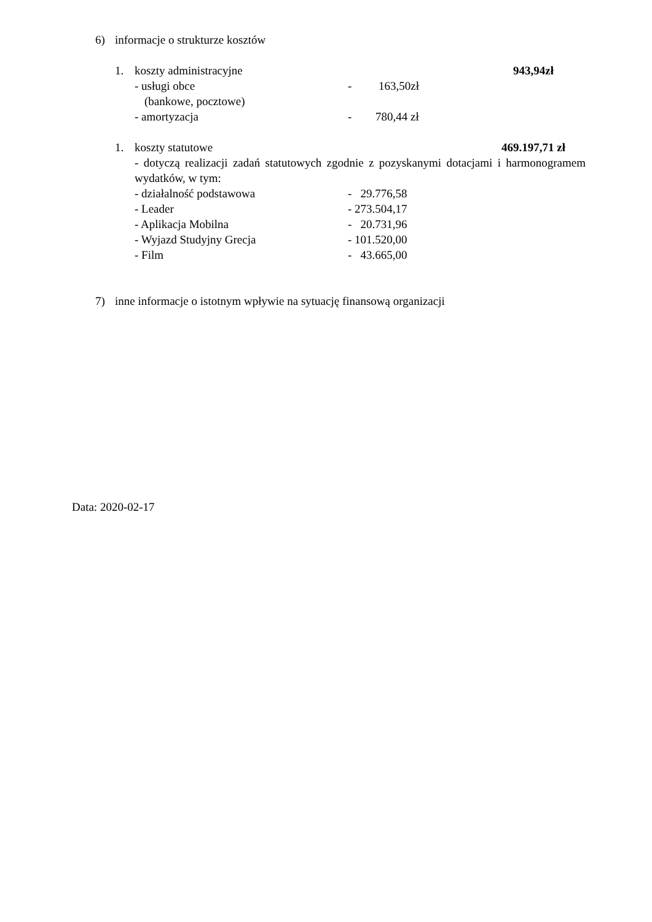6) informacje o strukturze kosztów
1. koszty administracyjne 943,94zł
- usługi obce - 163,50zł
(bankowe, pocztowe)
- amortyzacja - 780,44 zł
1. koszty statutowe 469.197,71 zł
- dotyczą realizacji zadań statutowych zgodnie z pozyskanymi dotacjami i harmonogramem wydatków, w tym:
- działalność podstawowa - 29.776,58
- Leader - 273.504,17
- Aplikacja Mobilna - 20.731,96
- Wyjazd Studyjny Grecja - 101.520,00
- Film - 43.665,00
7) inne informacje o istotnym wpływie na sytuację finansową organizacji
Data: 2020-02-17